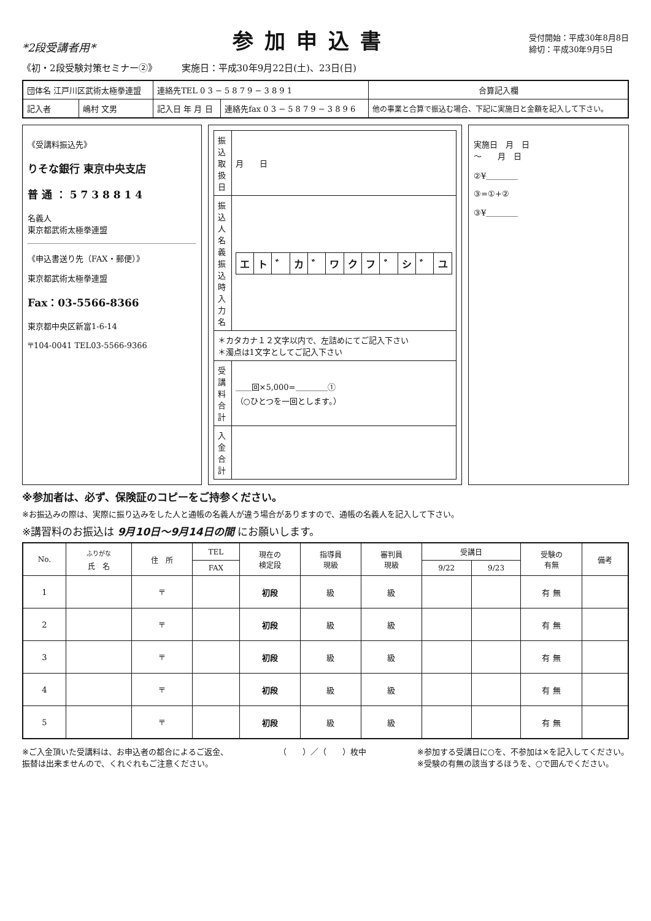*2段受講者用*
参加申込書
受付開始：平成30年8月8日
締切：平成30年9月5日
《初・2段受験対策セミナー②》 実施日：平成30年9月22日(土)、23日(日)
| 団体名 江戸川区武術太極拳連盟 | | 連絡先TEL 0 3 − 5 8 7 9 − 3 8 9 1 | | 合算記入欄 |
| 記入者 | 嶋村 文男 | 記入日 年 月 日 | 連絡先fax 0 3 − 5 8 7 9 − 3 8 9 6 | 他の事業と合算で振込む場合、下記に実施日と金額を記入して下さい。 |
《受講料振込先》
りそな銀行 東京中央支店
普 通 ： 5 7 3 8 8 1 4
名義人
東京都武術太極拳連盟
《申込書送り先（FAX・郵便）》
東京都武術太極拳連盟
Fax：03-5566-8366
東京都中央区新富1-6-14
〒104-0041 TEL03-5566-9366
| 振込取扱日 | 月 日 |
| 振込人名義 振込時入力名 | / エ / ト / ゛ / カ / ゛ / ワ / ク / フ / ゛ / シ / ゛ / ユ / |
| ＊カタカナ１２文字以内で、左詰めにてご記入下さい ＊濁点は1文字としてご記入下さい | |
| 受講料 合計 | ＿＿回×5,000=＿＿＿＿① （○ひとつを一回とします。） |
| 入金 合計 | |
実施日　月　日
～　　月　日
②¥＿＿＿＿
③=①+②
③¥＿＿＿＿
※参加者は、必ず、保険証のコピーをご持参ください。
※お振込みの際は、実際に振り込みをした人と通帳の名義人が違う場合がありますので、通帳の名義人を記入して下さい。
※講習料のお振込は 9月10日～9月14日の間 にお願いします。
| No. | <sup>ふりがな</sup> 氏 名 | 住 所 | TEL | 現在の 検定段 | 指導員 現級 | 審判員 現級 | 受講日 | | 受験の 有無 | 備考 |
| --- | --- | --- | --- | --- | --- | --- | --- | --- | --- | --- |
| | | | FAX | | | | 9/22 | 9/23 | | |
| 1 | | 〒 | | 初段 | 級 | 級 | | | 有 無 | |
| 2 | | 〒 | | 初段 | 級 | 級 | | | 有 無 | |
| 3 | | 〒 | | 初段 | 級 | 級 | | | 有 無 | |
| 4 | | 〒 | | 初段 | 級 | 級 | | | 有 無 | |
| 5 | | 〒 | | 初段 | 級 | 級 | | | 有 無 | |
※ご入金頂いた受講料は、お申込者の都合によるご返金、
振替は出来ませんので、くれぐれもご注意ください。
（　　）／（　　）枚中 ※参加する受講日に○を、不参加は×を記入してください。
※受験の有無の該当するほうを、○で囲んでください。